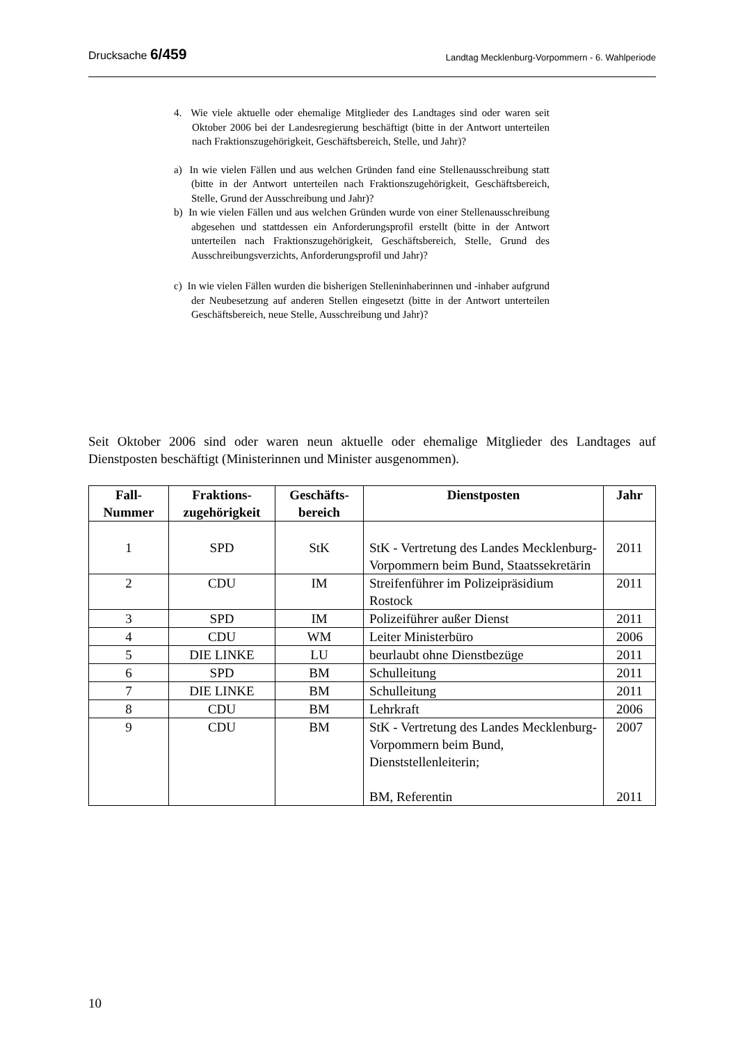Drucksache 6/459 Landtag Mecklenburg-Vorpommern - 6. Wahlperiode
4. Wie viele aktuelle oder ehemalige Mitglieder des Landtages sind oder waren seit Oktober 2006 bei der Landesregierung beschäftigt (bitte in der Antwort unterteilen nach Fraktionszugehörigkeit, Geschäftsbereich, Stelle, und Jahr)?
a) In wie vielen Fällen und aus welchen Gründen fand eine Stellenausschreibung statt (bitte in der Antwort unterteilen nach Fraktionszugehörigkeit, Geschäftsbereich, Stelle, Grund der Ausschreibung und Jahr)?
b) In wie vielen Fällen und aus welchen Gründen wurde von einer Stellenausschreibung abgesehen und stattdessen ein Anforderungsprofil erstellt (bitte in der Antwort unterteilen nach Fraktionszugehörigkeit, Geschäftsbereich, Stelle, Grund des Ausschreibungsverzichts, Anforderungsprofil und Jahr)?
c) In wie vielen Fällen wurden die bisherigen Stelleninhaberinnen und -inhaber aufgrund der Neubesetzung auf anderen Stellen eingesetzt (bitte in der Antwort unterteilen Geschäftsbereich, neue Stelle, Ausschreibung und Jahr)?
Seit Oktober 2006 sind oder waren neun aktuelle oder ehemalige Mitglieder des Landtages auf Dienstposten beschäftigt (Ministerinnen und Minister ausgenommen).
| Fall- Nummer | Fraktions- zugehörigkeit | Geschäfts- bereich | Dienstposten | Jahr |
| --- | --- | --- | --- | --- |
| 1 | SPD | StK | StK - Vertretung des Landes Mecklenburg-Vorpommern beim Bund, Staatssekretärin | 2011 |
| 2 | CDU | IM | Streifenführer im Polizeipräsidium Rostock | 2011 |
| 3 | SPD | IM | Polizeiführer außer Dienst | 2011 |
| 4 | CDU | WM | Leiter Ministerbüro | 2006 |
| 5 | DIE LINKE | LU | beurlaubt ohne Dienstbezüge | 2011 |
| 6 | SPD | BM | Schulleitung | 2011 |
| 7 | DIE LINKE | BM | Schulleitung | 2011 |
| 8 | CDU | BM | Lehrkraft | 2006 |
| 9 | CDU | BM | StK - Vertretung des Landes Mecklenburg-Vorpommern beim Bund, Dienststellenleiterin; BM, Referentin | 2007 2011 |
10